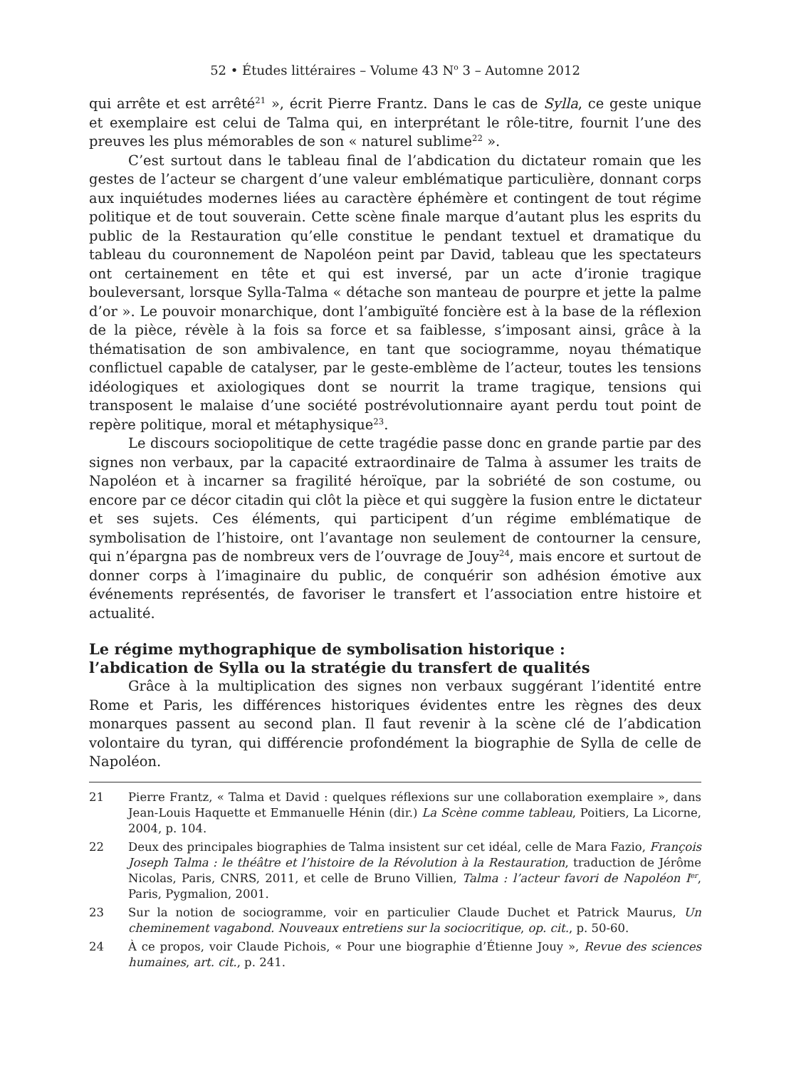52 • Études littéraires – Volume 43 N<sup>o</sup> 3 – Automne 2012
qui arrête et est arrêté<sup>21</sup> », écrit Pierre Frantz. Dans le cas de Sylla, ce geste unique et exemplaire est celui de Talma qui, en interprétant le rôle-titre, fournit l’une des preuves les plus mémorables de son « naturel sublime<sup>22</sup> ».
C’est surtout dans le tableau final de l’abdication du dictateur romain que les gestes de l’acteur se chargent d’une valeur emblématique particulière, donnant corps aux inquiétudes modernes liées au caractère éphémère et contingent de tout régime politique et de tout souverain. Cette scène finale marque d’autant plus les esprits du public de la Restauration qu’elle constitue le pendant textuel et dramatique du tableau du couronnement de Napoléon peint par David, tableau que les spectateurs ont certainement en tête et qui est inversé, par un acte d’ironie tragique bouleversant, lorsque Sylla-Talma « détache son manteau de pourpre et jette la palme d’or ». Le pouvoir monarchique, dont l’ambiguïté foncière est à la base de la réflexion de la pièce, révèle à la fois sa force et sa faiblesse, s’imposant ainsi, grâce à la thématisation de son ambivalence, en tant que sociogramme, noyau thématique conflictuel capable de catalyser, par le geste-emblème de l’acteur, toutes les tensions idéologiques et axiologiques dont se nourrit la trame tragique, tensions qui transposent le malaise d’une société postrévolutionnaire ayant perdu tout point de repère politique, moral et métaphysique<sup>23</sup>.
Le discours sociopolitique de cette tragédie passe donc en grande partie par des signes non verbaux, par la capacité extraordinaire de Talma à assumer les traits de Napoléon et à incarner sa fragilité héroïque, par la sobriété de son costume, ou encore par ce décor citadin qui clôt la pièce et qui suggère la fusion entre le dictateur et ses sujets. Ces éléments, qui participent d’un régime emblématique de symbolisation de l’histoire, ont l’avantage non seulement de contourner la censure, qui n’épargna pas de nombreux vers de l’ouvrage de Jouy<sup>24</sup>, mais encore et surtout de donner corps à l’imaginaire du public, de conquérir son adhésion émotive aux événements représentés, de favoriser le transfert et l’association entre histoire et actualité.
Le régime mythographique de symbolisation historique :
l’abdication de Sylla ou la stratégie du transfert de qualités
Grâce à la multiplication des signes non verbaux suggérant l’identité entre Rome et Paris, les différences historiques évidentes entre les règnes des deux monarques passent au second plan. Il faut revenir à la scène clé de l’abdication volontaire du tyran, qui différencie profondément la biographie de Sylla de celle de Napoléon.
21 Pierre Frantz, « Talma et David : quelques réflexions sur une collaboration exemplaire », dans Jean-Louis Haquette et Emmanuelle Hénin (dir.) La Scène comme tableau, Poitiers, La Licorne, 2004, p. 104.
22 Deux des principales biographies de Talma insistent sur cet idéal, celle de Mara Fazio, François Joseph Talma : le théâtre et l’histoire de la Révolution à la Restauration, traduction de Jérôme Nicolas, Paris, CNRS, 2011, et celle de Bruno Villien, Talma : l’acteur favori de Napoléon I<sup>er</sup>, Paris, Pygmalion, 2001.
23 Sur la notion de sociogramme, voir en particulier Claude Duchet et Patrick Maurus, Un cheminement vagabond. Nouveaux entretiens sur la sociocritique, op. cit., p. 50-60.
24 À ce propos, voir Claude Pichois, « Pour une biographie d’Étienne Jouy », Revue des sciences humaines, art. cit., p. 241.